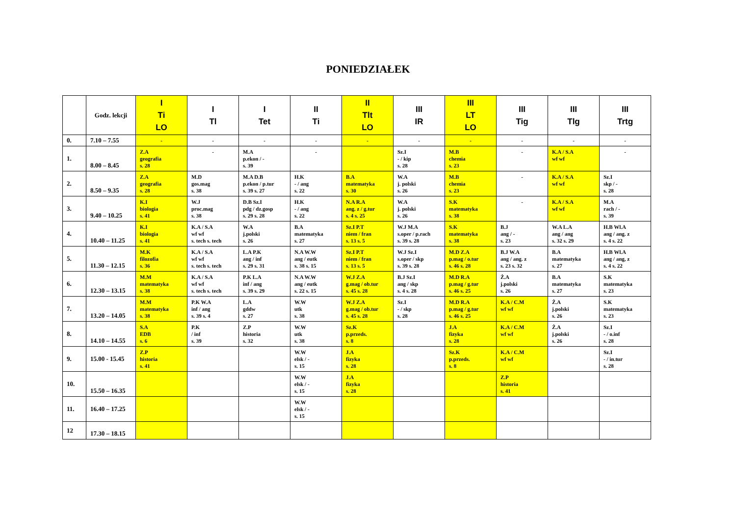PONIEDZIAŁEK
| | Godz. lekcji | I Ti LO | I Tl | I Tet | II Ti | II Tlt LO | III IR | III LT LO | III Tig | III Tlg | III Trtg |
| --- | --- | --- | --- | --- | --- | --- | --- | --- | --- | --- | --- |
| 0. | 7.10 – 7.55 | - | - | - | - | - | - | - | - | - | - |
| 1. | 8.00 – 8.45 | Z.A geografia s. 28 | - | M.A p.ekon / - s. 39 | - | | Sz.I - / kip s. 28 | M.B chemia s. 23 | - | K.A / S.A wf wf | - |
| 2. | 8.50 – 9.35 | Z.A geografia s. 28 | M.D gos.mag s. 38 | M.A D.B p.ekon / p.tur s. 39 s. 27 | H.K - / ang s. 22 | B.A matematyka s. 30 | W.A j. polski s. 26 | M.B chemia s. 23 | - | K.A / S.A wf wf | Sz.I skp / - s. 28 |
| 3. | 9.40 – 10.25 | K.I biologia s. 41 | W.J proc.mag s. 38 | D.B Sz.I pdg / dz.gosp s. 29 s. 28 | H.K - / ang s. 22 | N.A R.A ang. z / g.tur s. 4 s. 25 | W.A j. polski s. 26 | S.K matematyka s. 38 | - | K.A / S.A wf wf | M.A rach / - s. 39 |
| 4. | 10.40 – 11.25 | K.I biologia s. 41 | K.A / S.A wf wf s. tech s. tech | W.A j.polski s. 26 | B.A matematyka s. 27 | Sz.I P.T niem / fran s. 13 s. 5 | W.J M.A s.oper / p.rach s. 39 s. 28 | S.K matematyka s. 38 | B.J ang / - s. 23 | W.A L.A ang / ang s. 32 s. 29 | H.B Wl.A ang / ang. z s. 4 s. 22 |
| 5. | 11.30 – 12.15 | M.K filozofia s. 36 | K.A / S.A wf wf s. tech s. tech | L.A P.K ang / inf s. 29 s. 31 | N.A W.W ang / eutk s. 38 s. 15 | Sz.I P.T niem / fran s. 13 s. 5 | W.J Sz.I s.oper / skp s. 39 s. 28 | M.D Z.A p.mag / o.tur s. 46 s. 28 | B.J W.A ang / ang. z s. 23 s. 32 | B.A matematyka s. 27 | H.B Wl.A ang / ang, z s. 4 s. 22 |
| 6. | 12.30 – 13.15 | M.M matematyka s. 38 | K.A / S.A wf wf s. tech s. tech | P.K L.A inf / ang s. 39 s. 29 | N.A W.W ang / eutk s. 22 s. 15 | W.J Z.A g.mag / ob.tur s. 45 s. 28 | B.J Sz.I ang / skp s. 4 s. 28 | M.D R.A p.mag / g.tur s. 46 s. 25 | Ż.A j.polski s. 26 | B.A matematyka s. 27 | S.K matematyka s. 23 |
| 7. | 13.20 – 14.05 | M.M matematyka s. 38 | P.K W.A inf / ang s. 39 s. 4 | L.A gddw s. 27 | W.W utk s. 38 | W.J Z.A g.mag / ob.tur s. 45 s. 28 | Sz.I - / skp s. 28 | M.D R.A p.mag / g.tur s. 46 s. 25 | K.A / C.M wf wf | Ż.A j.polski s. 26 | S.K matematyka s. 23 |
| 8. | 14.10 – 14.55 | S.A EDB s. 6 | P.K / inf s. 39 | Z.P historia s. 32 | W.W utk s. 38 | Sz.K p.przeds. s. 8 | | J.A fizyka s. 28 | K.A / C.M wf wf | Ż.A j.polski s. 26 | Sz.I - / o.inf s. 28 |
| 9. | 15.00 - 15.45 | Z.P historia s. 41 | | | W.W elsk / - s. 15 | J.A fizyka s. 28 | | Sz.K p.przeds. s. 8 | K.A / C.M wf wf | | Sz.I - / in.tur s. 28 |
| 10. | 15.50 – 16.35 | | | | W.W elsk / - s. 15 | J.A fizyka s. 28 | | | Z.P historia s. 41 | | |
| 11. | 16.40 – 17.25 | | | | W.W elsk / - s. 15 | | | | | | |
| 12 | 17.30 – 18.15 | | | | | | | | | | |